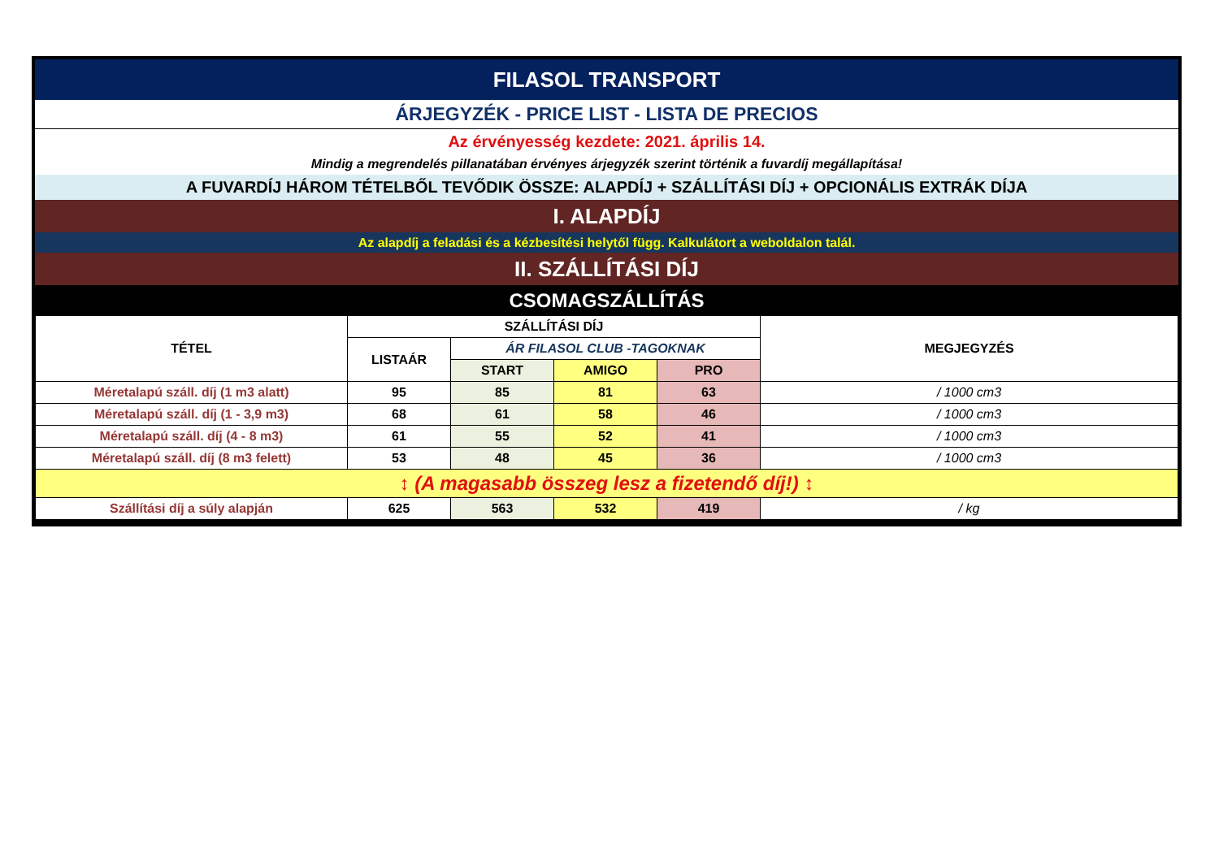| FILASOL TRANSPORT |
| ÁRJEGYZÉK - PRICE LIST - LISTA DE PRECIOS |
| Az érvényesség kezdete: 2021. április 14. |
| Mindig a megrendelés pillanatában érvényes árjegyzék szerint történik a fuvardíj megállapítása! |
| A FUVARDÍJ HÁROM TÉTELBŐL TEVŐDIK ÖSSZE: ALAPDÍJ + SZÁLLÍTÁSI DÍJ + OPCIONÁLIS EXTRÁK DÍJA |
| I. ALAPDÍJ |
| Az alapdíj a feladási és a kézbesítési helytől függ. Kalkulátort a weboldalon talál. |
| II. SZÁLLÍTÁSI DÍJ |
| CSOMAGSZÁLLÍTÁS |
| TÉTEL | SZÁLLÍTÁSI DÍJ | | | | MEGJEGYZÉS |
| --- | --- | --- | --- | --- | --- |
| | LISTAÁR | ÁR FILASOL CLUB -TAGOKNAK | | | |
| | | START | AMIGO | PRO | |
| Méretalapú száll. díj (1 m3 alatt) | 95 | 85 | 81 | 63 | / 1000 cm3 |
| Méretalapú száll. díj (1 - 3,9 m3) | 68 | 61 | 58 | 46 | / 1000 cm3 |
| Méretalapú száll. díj (4 - 8 m3) | 61 | 55 | 52 | 41 | / 1000 cm3 |
| Méretalapú száll. díj (8 m3 felett) | 53 | 48 | 45 | 36 | / 1000 cm3 |
| ↕ (A magasabb összeg lesz a fizetendő díj!) ↕ | | | | | |
| Szállítási díj a súly alapján | 625 | 563 | 532 | 419 | / kg |